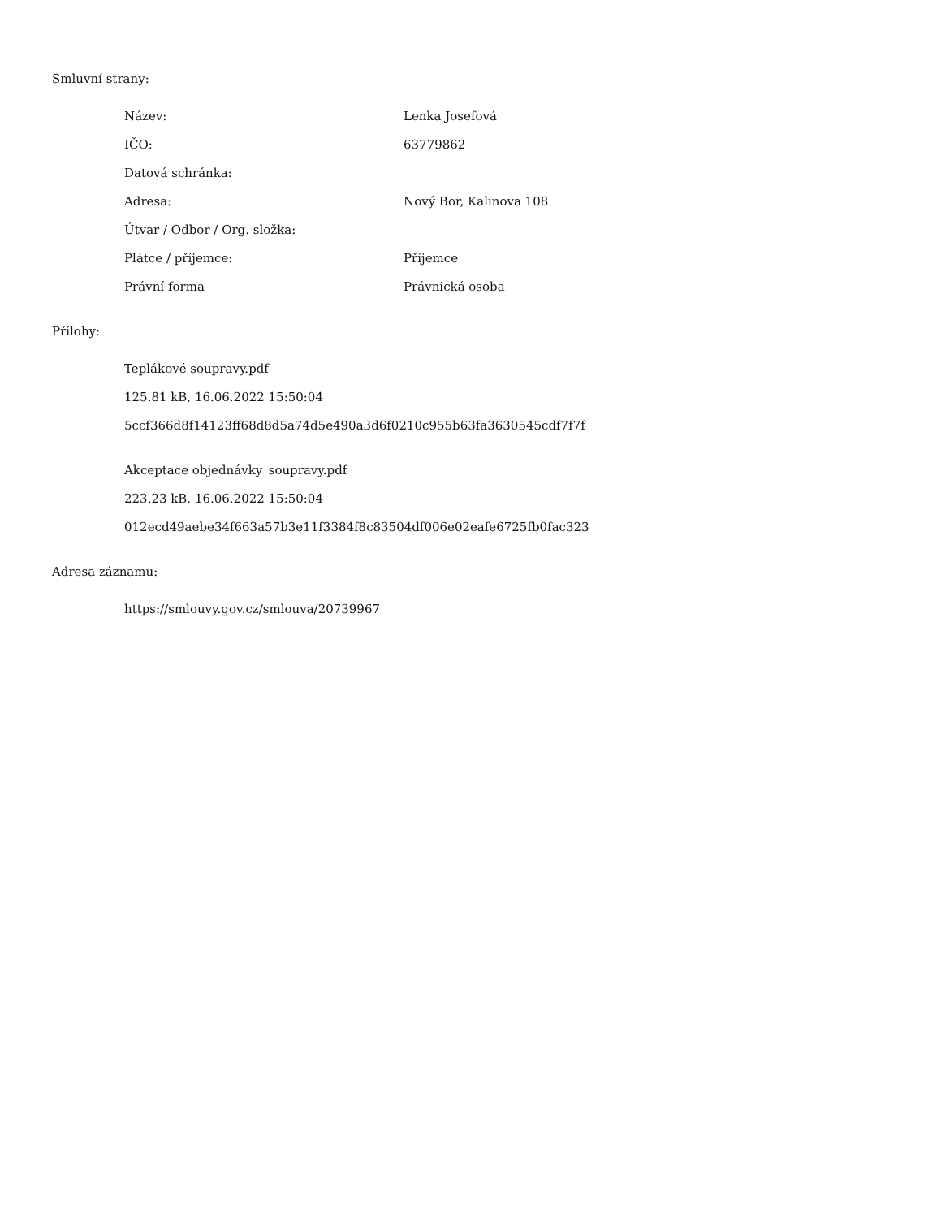Smluvní strany:
| Název: | Lenka Josefová |
| IČO: | 63779862 |
| Datová schránka: | |
| Adresa: | Nový Bor, Kalinova 108 |
| Útvar / Odbor / Org. složka: | |
| Plátce / příjemce: | Příjemce |
| Právní forma | Právnická osoba |
Přílohy:
Teplákové soupravy.pdf
125.81 kB, 16.06.2022 15:50:04
5ccf366d8f14123ff68d8d5a74d5e490a3d6f0210c955b63fa3630545cdf7f7f
Akceptace objednávky_soupravy.pdf
223.23 kB, 16.06.2022 15:50:04
012ecd49aebe34f663a57b3e11f3384f8c83504df006e02eafe6725fb0fac323
Adresa záznamu:
https://smlouvy.gov.cz/smlouva/20739967